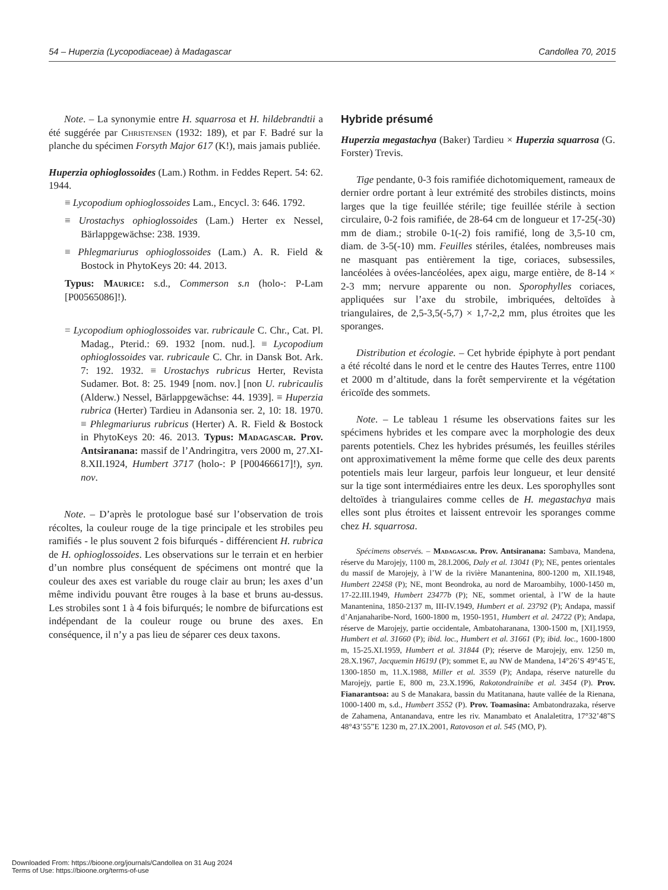54 – Huperzia (Lycopodiaceae) à Madagascar Candollea 70, 2015
Note. – La synonymie entre H. squarrosa et H. hildebrandtii a été suggérée par Christensen (1932: 189), et par F. Badré sur la planche du spécimen Forsyth Major 617 (K!), mais jamais publiée.
Huperzia ophioglossoides (Lam.) Rothm. in Feddes Repert. 54: 62. 1944.
≡ Lycopodium ophioglossoides Lam., Encycl. 3: 646. 1792.
≡ Urostachys ophioglossoides (Lam.) Herter ex Nessel, Bärlappgewächse: 238. 1939.
≡ Phlegmariurus ophioglossoides (Lam.) A. R. Field & Bostock in PhytoKeys 20: 44. 2013.
Typus: Maurice: s.d., Commerson s.n (holo-: P-Lam [P00565086]!).
= Lycopodium ophioglossoides var. rubricaule C. Chr., Cat. Pl. Madag., Pterid.: 69. 1932 [nom. nud.]. ≡ Lycopodium ophioglossoides var. rubricaule C. Chr. in Dansk Bot. Ark. 7: 192. 1932. ≡ Urostachys rubricus Herter, Revista Sudamer. Bot. 8: 25. 1949 [nom. nov.] [non U. rubricaulis (Alderw.) Nessel, Bärlappgewächse: 44. 1939]. ≡ Huperzia rubrica (Herter) Tardieu in Adansonia ser. 2, 10: 18. 1970. ≡ Phlegmariurus rubricus (Herter) A. R. Field & Bostock in PhytoKeys 20: 46. 2013. Typus: Madagascar. Prov. Antsiranana: massif de l’Andringitra, vers 2000 m, 27.XI-8.XII.1924, Humbert 3717 (holo-: P [P00466617]!), syn. nov.
Note. – D’après le protologue basé sur l’observation de trois récoltes, la couleur rouge de la tige principale et les strobiles peu ramifiés - le plus souvent 2 fois bifurqués - différencient H. rubrica de H. ophioglossoides. Les observations sur le terrain et en herbier d’un nombre plus conséquent de spécimens ont montré que la couleur des axes est variable du rouge clair au brun; les axes d’un même individu pouvant être rouges à la base et bruns au-dessus. Les strobiles sont 1 à 4 fois bifurqués; le nombre de bifurcations est indépendant de la couleur rouge ou brune des axes. En conséquence, il n’y a pas lieu de séparer ces deux taxons.
Hybride présumé
Huperzia megastachya (Baker) Tardieu × Huperzia squarrosa (G. Forster) Trevis.
Tige pendante, 0-3 fois ramifiée dichotomiquement, rameaux de dernier ordre portant à leur extrémité des strobiles distincts, moins larges que la tige feuillée stérile; tige feuillée stérile à section circulaire, 0-2 fois ramifiée, de 28-64 cm de longueur et 17-25(-30) mm de diam.; strobile 0-1(-2) fois ramifié, long de 3,5-10 cm, diam. de 3-5(-10) mm. Feuilles stériles, étalées, nombreuses mais ne masquant pas entièrement la tige, coriaces, subsessiles, lancéolées à ovées-lancéolées, apex aigu, marge entière, de 8-14 × 2-3 mm; nervure apparente ou non. Sporophylles coriaces, appliquées sur l’axe du strobile, imbriquées, deltoïdes à triangulaires, de 2,5-3,5(-5,7) × 1,7-2,2 mm, plus étroites que les sporanges.
Distribution et écologie. – Cet hybride épiphyte à port pendant a été récolté dans le nord et le centre des Hautes Terres, entre 1100 et 2000 m d’altitude, dans la forêt sempervirente et la végétation éricoïde des sommets.
Note. – Le tableau 1 résume les observations faites sur les spécimens hybrides et les compare avec la morphologie des deux parents potentiels. Chez les hybrides présumés, les feuilles stériles ont approximativement la même forme que celle des deux parents potentiels mais leur largeur, parfois leur longueur, et leur densité sur la tige sont intermédiaires entre les deux. Les sporophylles sont deltoïdes à triangulaires comme celles de H. megastachya mais elles sont plus étroites et laissent entrevoir les sporanges comme chez H. squarrosa.
Spécimens observés. – Madagascar. Prov. Antsiranana: Sambava, Mandena, réserve du Marojejy, 1100 m, 28.I.2006, Daly et al. 13041 (P); NE, pentes orientales du massif de Marojejy, à l’W de la rivière Manantenina, 800-1200 m, XII.1948, Humbert 22458 (P); NE, mont Beondroka, au nord de Maroambihy, 1000-1450 m, 17-22.III.1949, Humbert 23477b (P); NE, sommet oriental, à l’W de la haute Manantenina, 1850-2137 m, III-IV.1949, Humbert et al. 23792 (P); Andapa, massif d’Anjanaharibe-Nord, 1600-1800 m, 1950-1951, Humbert et al. 24722 (P); Andapa, réserve de Marojejy, partie occidentale, Ambatoharanana, 1300-1500 m, [XI].1959, Humbert et al. 31660 (P); ibid. loc., Humbert et al. 31661 (P); ibid. loc., 1600-1800 m, 15-25.XI.1959, Humbert et al. 31844 (P); réserve de Marojejy, env. 1250 m, 28.X.1967, Jacquemin H619J (P); sommet E, au NW de Mandena, 14°26’S 49°45’E, 1300-1850 m, 11.X.1988, Miller et al. 3559 (P); Andapa, réserve naturelle du Marojejy, partie E, 800 m, 23.X.1996, Rakotondrainibe et al. 3454 (P). Prov. Fianarantsoa: au S de Manakara, bassin du Matitanana, haute vallée de la Rienana, 1000-1400 m, s.d., Humbert 3552 (P). Prov. Toamasina: Ambatondrazaka, réserve de Zahamena, Antanandava, entre les riv. Manambato et Analaletitra, 17°32’48”S 48°43’55”E 1230 m, 27.IX.2001, Ratovoson et al. 545 (MO, P).
Downloaded From: https://bioone.org/journals/Candollea on 31 Aug 2024
Terms of Use: https://bioone.org/terms-of-use